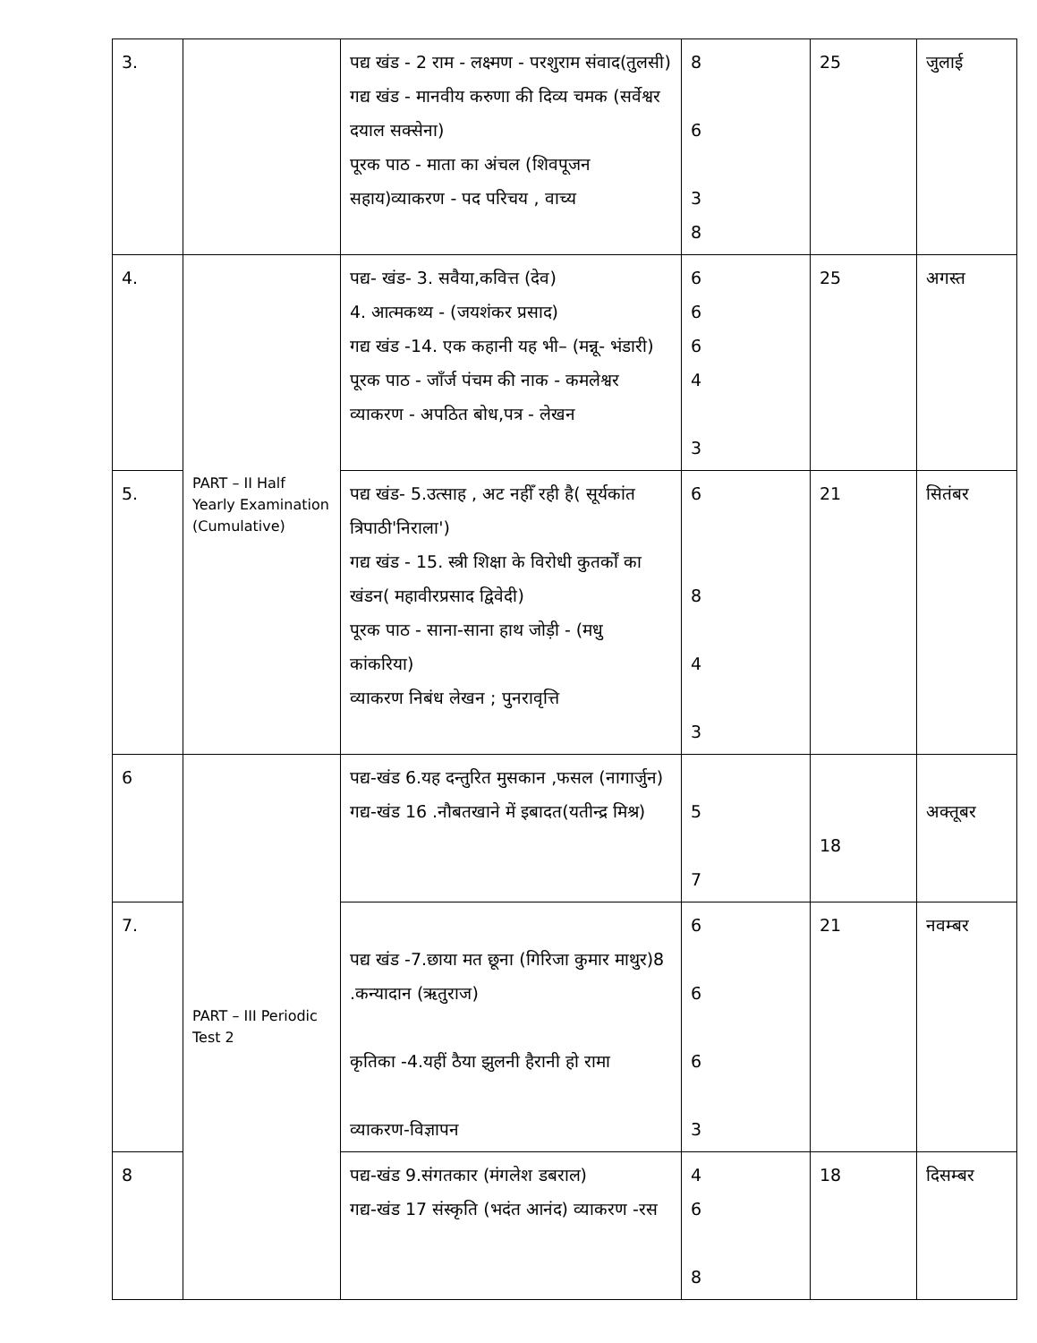| 3. | | पद्य खंड - 2 राम - लक्ष्मण - परशुराम संवाद(तुलसी) गद्य खंड - मानवीय करुणा की दिव्य चमक (सर्वेश्वर दयाल सक्सेना) पूरक पाठ - माता का अंचल (शिवपूजन सहाय)व्याकरण - पद परिचय , वाच्य | 8 6 3 8 | 25 | जुलाई |
| 4. | PART – II Half Yearly Examination (Cumulative) | पद्य- खंड- 3. सवैया,कवित्त (देव) 4. आत्मकथ्य - (जयशंकर प्रसाद) गद्य खंड -14. एक कहानी यह भी– (मन्नू- भंडारी) पूरक पाठ - जाँर्ज पंचम की नाक - कमलेश्वर व्याकरण - अपठित बोध,पत्र - लेखन | 6 6 6 4 3 | 25 | अगस्त |
| 5. | | पद्य खंड- 5.उत्साह , अट नहीँ रही है( सूर्यकांत त्रिपाठी'निराला') गद्य खंड - 15. स्त्री शिक्षा के विरोधी कुतर्कों का खंडन( महावीरप्रसाद द्विवेदी) पूरक पाठ - साना-साना हाथ जोड़ी - (मधु कांकरिया) व्याकरण निबंध लेखन ; पुनरावृत्ति | 6 8 4 3 | 21 | सितंबर |
| 6 | PART – III Periodic Test 2 | पद्य-खंड 6.यह दन्तुरित मुसकान ,फसल (नागार्जुन) गद्य-खंड 16 .नौबतखाने में इबादत(यतीन्द्र मिश्र) | 5 7 | 18 | अक्तूबर |
| 7. | | पद्य खंड -7.छाया मत छूना (गिरिजा कुमार माथुर)8 .कन्यादान (ऋतुराज) कृतिका -4.यहीं ठैया झुलनी हैरानी हो रामा व्याकरण-विज्ञापन | 6 6 6 3 | 21 | नवम्बर |
| 8 | | पद्य-खंड 9.संगतकार (मंगलेश डबराल) गद्य-खंड 17 संस्कृति (भदंत आनंद) व्याकरण -रस | 4 6 8 | 18 | दिसम्बर |